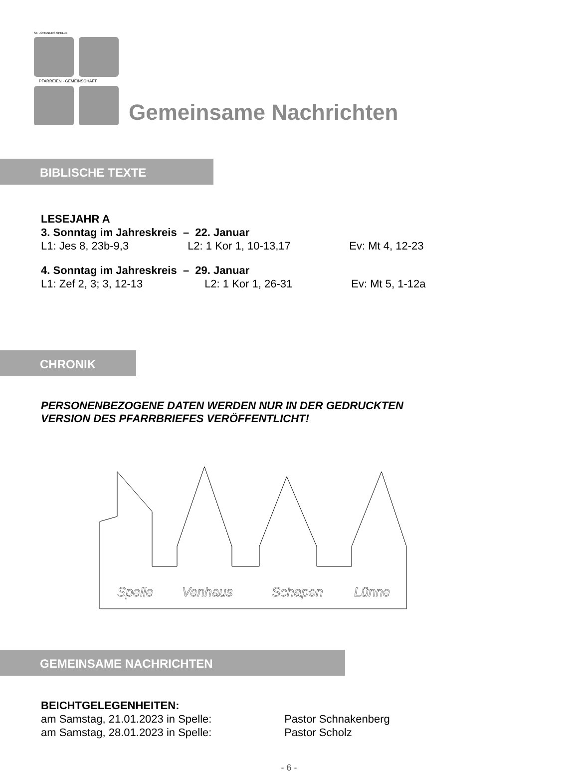ST. JOHANNES SPELLE
PFARREIEN - GEMEINSCHAFT
Gemeinsame Nachrichten
BIBLISCHE TEXTE
LESEJAHR A
3. Sonntag im Jahreskreis – 22. Januar
L1: Jes 8, 23b-9,3 L2: 1 Kor 1, 10-13,17 Ev: Mt 4, 12-23
4. Sonntag im Jahreskreis – 29. Januar
L1: Zef 2, 3; 3, 12-13 L2: 1 Kor 1, 26-31 Ev: Mt 5, 1-12a
CHRONIK
PERSONENBEZOGENE DATEN WERDEN NUR IN DER GEDRUCKTEN
VERSION DES PFARRBRIEFES VERÖFFENTLICHT!
Spelle
Venhaus
Schapen
Lünne
GEMEINSAME NACHRICHTEN
BEICHTGELEGENHEITEN:
am Samstag, 21.01.2023 in Spelle: Pastor Schnakenberg
am Samstag, 28.01.2023 in Spelle: Pastor Scholz
- 6 -